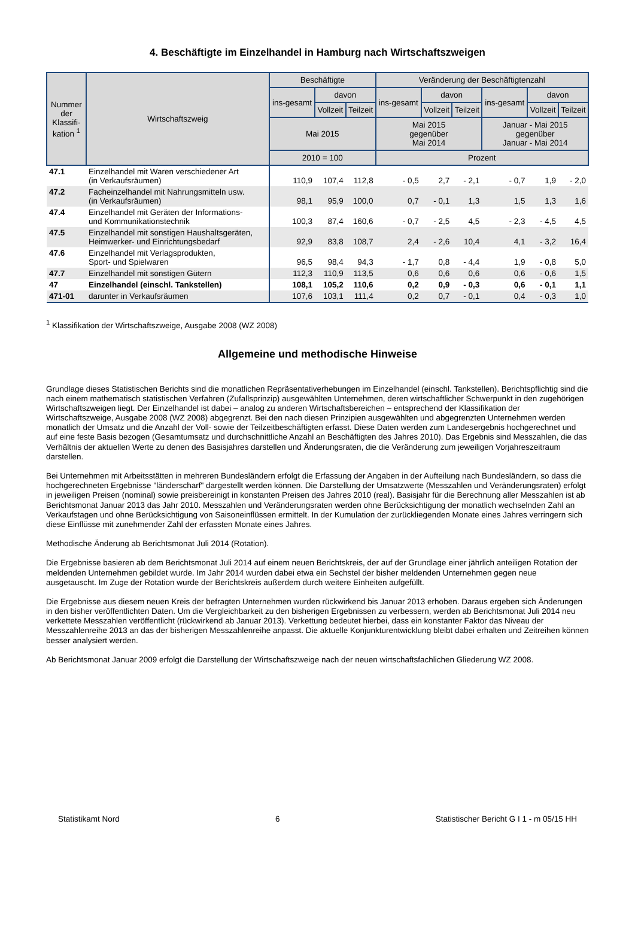4. Beschäftigte im Einzelhandel in Hamburg nach Wirtschaftszweigen
| Nummer der Klassifi-kation <sup>1</sup> | Wirtschaftszweig | Beschäftigte | | | Veränderung der Beschäftigtenzahl | | | | | |
| --- | --- | --- | --- | --- | --- | --- | --- | --- | --- | --- |
| | | ins-gesamt | davon | | ins-gesamt | davon | | ins-gesamt | davon | |
| | | | Vollzeit | Teilzeit | | Vollzeit | Teilzeit | | Vollzeit | Teilzeit |
| | | Mai 2015 | | | Mai 2015 gegenüber Mai 2014 | | | Januar - Mai 2015 gegenüber Januar - Mai 2014 | | |
| | | 2010 = 100 | | | Prozent | | | | | |
| 47.1 | Einzelhandel mit Waren verschiedener Art (in Verkaufsräumen) | 110,9 | 107,4 | 112,8 | - 0,5 | 2,7 | - 2,1 | - 0,7 | 1,9 | - 2,0 |
| 47.2 | Facheinzelhandel mit Nahrungsmitteln usw. (in Verkaufsräumen) | 98,1 | 95,9 | 100,0 | 0,7 | - 0,1 | 1,3 | 1,5 | 1,3 | 1,6 |
| 47.4 | Einzelhandel mit Geräten der Informations- und Kommunikationstechnik | 100,3 | 87,4 | 160,6 | - 0,7 | - 2,5 | 4,5 | - 2,3 | - 4,5 | 4,5 |
| 47.5 | Einzelhandel mit sonstigen Haushaltsgeräten, Heimwerker- und Einrichtungsbedarf | 92,9 | 83,8 | 108,7 | 2,4 | - 2,6 | 10,4 | 4,1 | - 3,2 | 16,4 |
| 47.6 | Einzelhandel mit Verlagsprodukten, Sport- und Spielwaren | 96,5 | 98,4 | 94,3 | - 1,7 | 0,8 | - 4,4 | 1,9 | - 0,8 | 5,0 |
| 47.7 | Einzelhandel mit sonstigen Gütern | 112,3 | 110,9 | 113,5 | 0,6 | 0,6 | 0,6 | 0,6 | - 0,6 | 1,5 |
| 47 | Einzelhandel (einschl. Tankstellen) | 108,1 | 105,2 | 110,6 | 0,2 | 0,9 | - 0,3 | 0,6 | - 0,1 | 1,1 |
| 471-01 | darunter in Verkaufsräumen | 107,6 | 103,1 | 111,4 | 0,2 | 0,7 | - 0,1 | 0,4 | - 0,3 | 1,0 |
<sup>1</sup> Klassifikation der Wirtschaftszweige, Ausgabe 2008 (WZ 2008)
Allgemeine und methodische Hinweise
Grundlage dieses Statistischen Berichts sind die monatlichen Repräsentativerhebungen im Einzelhandel (einschl. Tankstellen). Berichtspflichtig sind die nach einem mathematisch statistischen Verfahren (Zufallsprinzip) ausgewählten Unternehmen, deren wirtschaftlicher Schwerpunkt in den zugehörigen Wirtschaftszweigen liegt. Der Einzelhandel ist dabei – analog zu anderen Wirtschaftsbereichen – entsprechend der Klassifikation der Wirtschaftszweige, Ausgabe 2008 (WZ 2008) abgegrenzt. Bei den nach diesen Prinzipien ausgewählten und abgegrenzten Unternehmen werden monatlich der Umsatz und die Anzahl der Voll- sowie der Teilzeitbeschäftigten erfasst. Diese Daten werden zum Landesergebnis hochgerechnet und auf eine feste Basis bezogen (Gesamtumsatz und durchschnittliche Anzahl an Beschäftigten des Jahres 2010). Das Ergebnis sind Messzahlen, die das Verhältnis der aktuellen Werte zu denen des Basisjahres darstellen und Änderungsraten, die die Veränderung zum jeweiligen Vorjahreszeitraum darstellen.
Bei Unternehmen mit Arbeitsstätten in mehreren Bundesländern erfolgt die Erfassung der Angaben in der Aufteilung nach Bundesländern, so dass die hochgerechneten Ergebnisse "länderscharf" dargestellt werden können. Die Darstellung der Umsatzwerte (Messzahlen und Veränderungsraten) erfolgt in jeweiligen Preisen (nominal) sowie preisbereinigt in konstanten Preisen des Jahres 2010 (real). Basisjahr für die Berechnung aller Messzahlen ist ab Berichtsmonat Januar 2013 das Jahr 2010. Messzahlen und Veränderungsraten werden ohne Berücksichtigung der monatlich wechselnden Zahl an Verkaufstagen und ohne Berücksichtigung von Saisoneinflüssen ermittelt. In der Kumulation der zurückliegenden Monate eines Jahres verringern sich diese Einflüsse mit zunehmender Zahl der erfassten Monate eines Jahres.
Methodische Änderung ab Berichtsmonat Juli 2014 (Rotation).
Die Ergebnisse basieren ab dem Berichtsmonat Juli 2014 auf einem neuen Berichtskreis, der auf der Grundlage einer jährlich anteiligen Rotation der meldenden Unternehmen gebildet wurde. Im Jahr 2014 wurden dabei etwa ein Sechstel der bisher meldenden Unternehmen gegen neue ausgetauscht. Im Zuge der Rotation wurde der Berichtskreis außerdem durch weitere Einheiten aufgefüllt.
Die Ergebnisse aus diesem neuen Kreis der befragten Unternehmen wurden rückwirkend bis Januar 2013 erhoben. Daraus ergeben sich Änderungen in den bisher veröffentlichten Daten. Um die Vergleichbarkeit zu den bisherigen Ergebnissen zu verbessern, werden ab Berichtsmonat Juli 2014 neu verkettete Messzahlen veröffentlicht (rückwirkend ab Januar 2013). Verkettung bedeutet hierbei, dass ein konstanter Faktor das Niveau der Messzahlenreihe 2013 an das der bisherigen Messzahlenreihe anpasst. Die aktuelle Konjunkturentwicklung bleibt dabei erhalten und Zeitreihen können besser analysiert werden.
Ab Berichtsmonat Januar 2009 erfolgt die Darstellung der Wirtschaftszweige nach der neuen wirtschaftsfachlichen Gliederung WZ 2008.
Statistikamt Nord 6 Statistischer Bericht G I 1 - m 05/15 HH